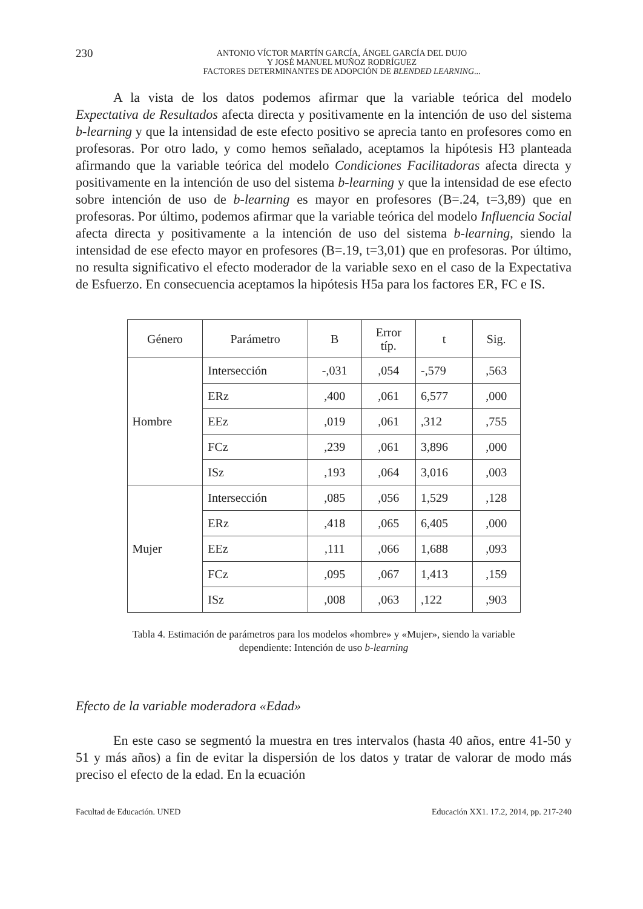230
ANTONIO VÍCTOR MARTÍN GARCÍA, ÁNGEL GARCÍA DEL DUJO
Y JOSÉ MANUEL MUÑOZ RODRÍGUEZ
FACTORES DETERMINANTES DE ADOPCIÓN DE BLENDED LEARNING...
A la vista de los datos podemos afirmar que la variable teórica del modelo Expectativa de Resultados afecta directa y positivamente en la intención de uso del sistema b-learning y que la intensidad de este efecto positivo se aprecia tanto en profesores como en profesoras. Por otro lado, y como hemos señalado, aceptamos la hipótesis H3 planteada afirmando que la variable teórica del modelo Condiciones Facilitadoras afecta directa y positivamente en la intención de uso del sistema b-learning y que la intensidad de ese efecto sobre intención de uso de b-learning es mayor en profesores (B=.24, t=3,89) que en profesoras. Por último, podemos afirmar que la variable teórica del modelo Influencia Social afecta directa y positivamente a la intención de uso del sistema b-learning, siendo la intensidad de ese efecto mayor en profesores (B=.19, t=3,01) que en profesoras. Por último, no resulta significativo el efecto moderador de la variable sexo en el caso de la Expectativa de Esfuerzo. En consecuencia aceptamos la hipótesis H5a para los factores ER, FC e IS.
| Género | Parámetro | B | Error típ. | t | Sig. |
| --- | --- | --- | --- | --- | --- |
| Hombre | Intersección | -,031 | ,054 | -,579 | ,563 |
| | ERz | ,400 | ,061 | 6,577 | ,000 |
| | EEz | ,019 | ,061 | ,312 | ,755 |
| | FCz | ,239 | ,061 | 3,896 | ,000 |
| | ISz | ,193 | ,064 | 3,016 | ,003 |
| Mujer | Intersección | ,085 | ,056 | 1,529 | ,128 |
| | ERz | ,418 | ,065 | 6,405 | ,000 |
| | EEz | ,111 | ,066 | 1,688 | ,093 |
| | FCz | ,095 | ,067 | 1,413 | ,159 |
| | ISz | ,008 | ,063 | ,122 | ,903 |
Tabla 4. Estimación de parámetros para los modelos «hombre» y «Mujer», siendo la variable
dependiente: Intención de uso b-learning
Efecto de la variable moderadora «Edad»
En este caso se segmentó la muestra en tres intervalos (hasta 40 años, entre 41-50 y 51 y más años) a fin de evitar la dispersión de los datos y tratar de valorar de modo más preciso el efecto de la edad. En la ecuación
Facultad de Educación. UNED Educación XX1. 17.2, 2014, pp. 217-240